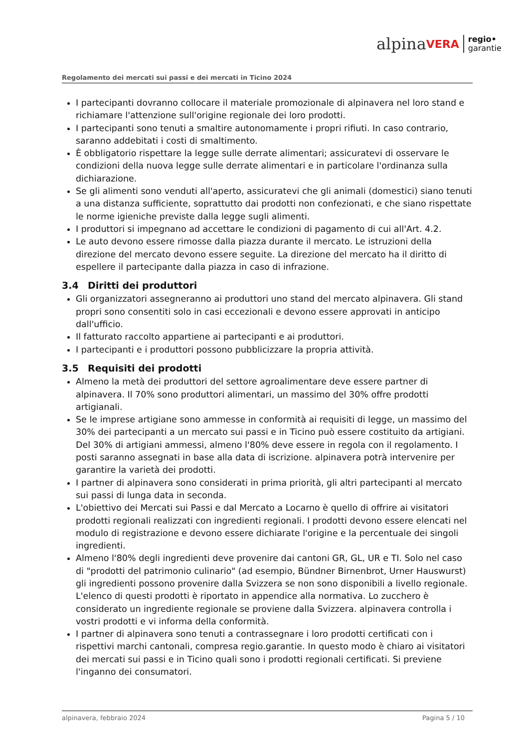alpina VERA regio•
garantie
Regolamento dei mercati sui passi e dei mercati in Ticino 2024
I partecipanti dovranno collocare il materiale promozionale di alpinavera nel loro stand e richiamare l'attenzione sull'origine regionale dei loro prodotti.
I partecipanti sono tenuti a smaltire autonomamente i propri rifiuti. In caso contrario, saranno addebitati i costi di smaltimento.
È obbligatorio rispettare la legge sulle derrate alimentari; assicuratevi di osservare le condizioni della nuova legge sulle derrate alimentari e in particolare l'ordinanza sulla dichiarazione.
Se gli alimenti sono venduti all'aperto, assicuratevi che gli animali (domestici) siano tenuti a una distanza sufficiente, soprattutto dai prodotti non confezionati, e che siano rispettate le norme igieniche previste dalla legge sugli alimenti.
I produttori si impegnano ad accettare le condizioni di pagamento di cui all'Art. 4.2.
Le auto devono essere rimosse dalla piazza durante il mercato. Le istruzioni della direzione del mercato devono essere seguite. La direzione del mercato ha il diritto di espellere il partecipante dalla piazza in caso di infrazione.
3.4 Diritti dei produttori
Gli organizzatori assegneranno ai produttori uno stand del mercato alpinavera. Gli stand propri sono consentiti solo in casi eccezionali e devono essere approvati in anticipo dall'ufficio.
Il fatturato raccolto appartiene ai partecipanti e ai produttori.
I partecipanti e i produttori possono pubblicizzare la propria attività.
3.5 Requisiti dei prodotti
Almeno la metà dei produttori del settore agroalimentare deve essere partner di alpinavera. Il 70% sono produttori alimentari, un massimo del 30% offre prodotti artigianali.
Se le imprese artigiane sono ammesse in conformità ai requisiti di legge, un massimo del 30% dei partecipanti a un mercato sui passi e in Ticino può essere costituito da artigiani. Del 30% di artigiani ammessi, almeno l'80% deve essere in regola con il regolamento. I posti saranno assegnati in base alla data di iscrizione. alpinavera potrà intervenire per garantire la varietà dei prodotti.
I partner di alpinavera sono considerati in prima priorità, gli altri partecipanti al mercato sui passi di lunga data in seconda.
L'obiettivo dei Mercati sui Passi e dal Mercato a Locarno è quello di offrire ai visitatori prodotti regionali realizzati con ingredienti regionali. I prodotti devono essere elencati nel modulo di registrazione e devono essere dichiarate l'origine e la percentuale dei singoli ingredienti.
Almeno l'80% degli ingredienti deve provenire dai cantoni GR, GL, UR e TI. Solo nel caso di "prodotti del patrimonio culinario" (ad esempio, Bündner Birnenbrot, Urner Hauswurst) gli ingredienti possono provenire dalla Svizzera se non sono disponibili a livello regionale. L'elenco di questi prodotti è riportato in appendice alla normativa. Lo zucchero è considerato un ingrediente regionale se proviene dalla Svizzera. alpinavera controlla i vostri prodotti e vi informa della conformità.
I partner di alpinavera sono tenuti a contrassegnare i loro prodotti certificati con i rispettivi marchi cantonali, compresa regio.garantie. In questo modo è chiaro ai visitatori dei mercati sui passi e in Ticino quali sono i prodotti regionali certificati. Si previene l'inganno dei consumatori.
alpinavera, febbraio 2024 Pagina 5 / 10